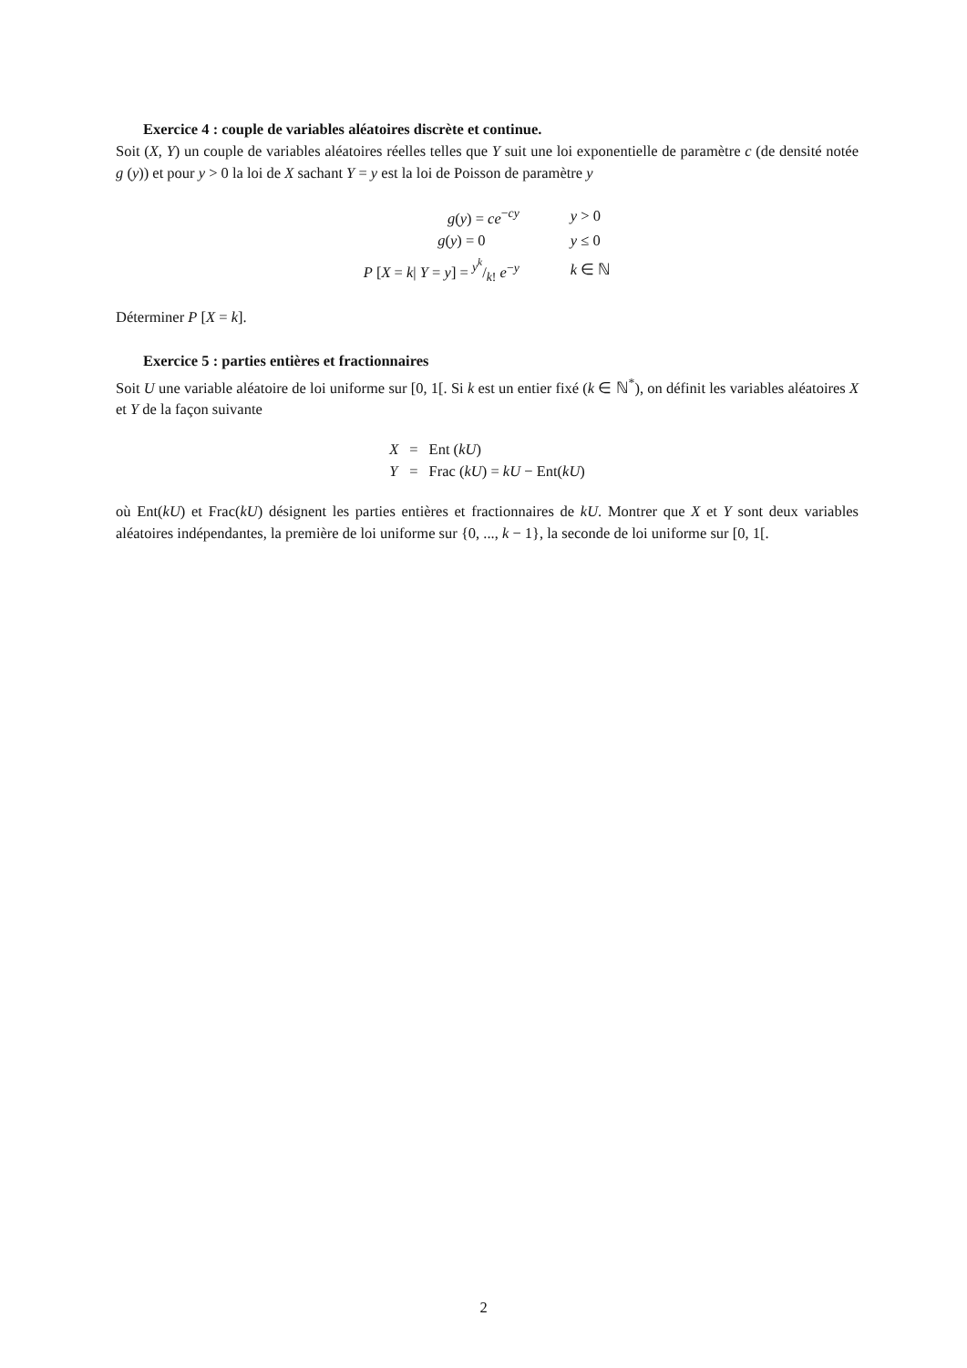Exercice 4 : couple de variables aléatoires discrète et continue.
Soit (X, Y) un couple de variables aléatoires réelles telles que Y suit une loi exponentielle de paramètre c (de densité notée g (y)) et pour y > 0 la loi de X sachant Y = y est la loi de Poisson de paramètre y
| g ( y ) = ce<sup>−cy</sup> | y > 0 |
| g ( y ) = 0 | y ≤ 0 |
| P [ X = k / Y = y ] = y<sup>k</sup>/k ! e<sup>−y</sup> | k ∈ ℕ |
Déterminer P [X = k].
Exercice 5 : parties entières et fractionnaires
Soit U une variable aléatoire de loi uniforme sur [0, 1[. Si k est un entier fixé (k ∈ ℕ<sup>*</sup>), on définit les variables aléatoires X et Y de la façon suivante
| X | = | Ent ( kU ) |
| Y | = | Frac ( kU ) = kU − Ent( kU ) |
où Ent(kU) et Frac(kU) désignent les parties entières et fractionnaires de kU. Montrer que X et Y sont deux variables aléatoires indépendantes, la première de loi uniforme sur {0, ..., k − 1}, la seconde de loi uniforme sur [0, 1[.
2